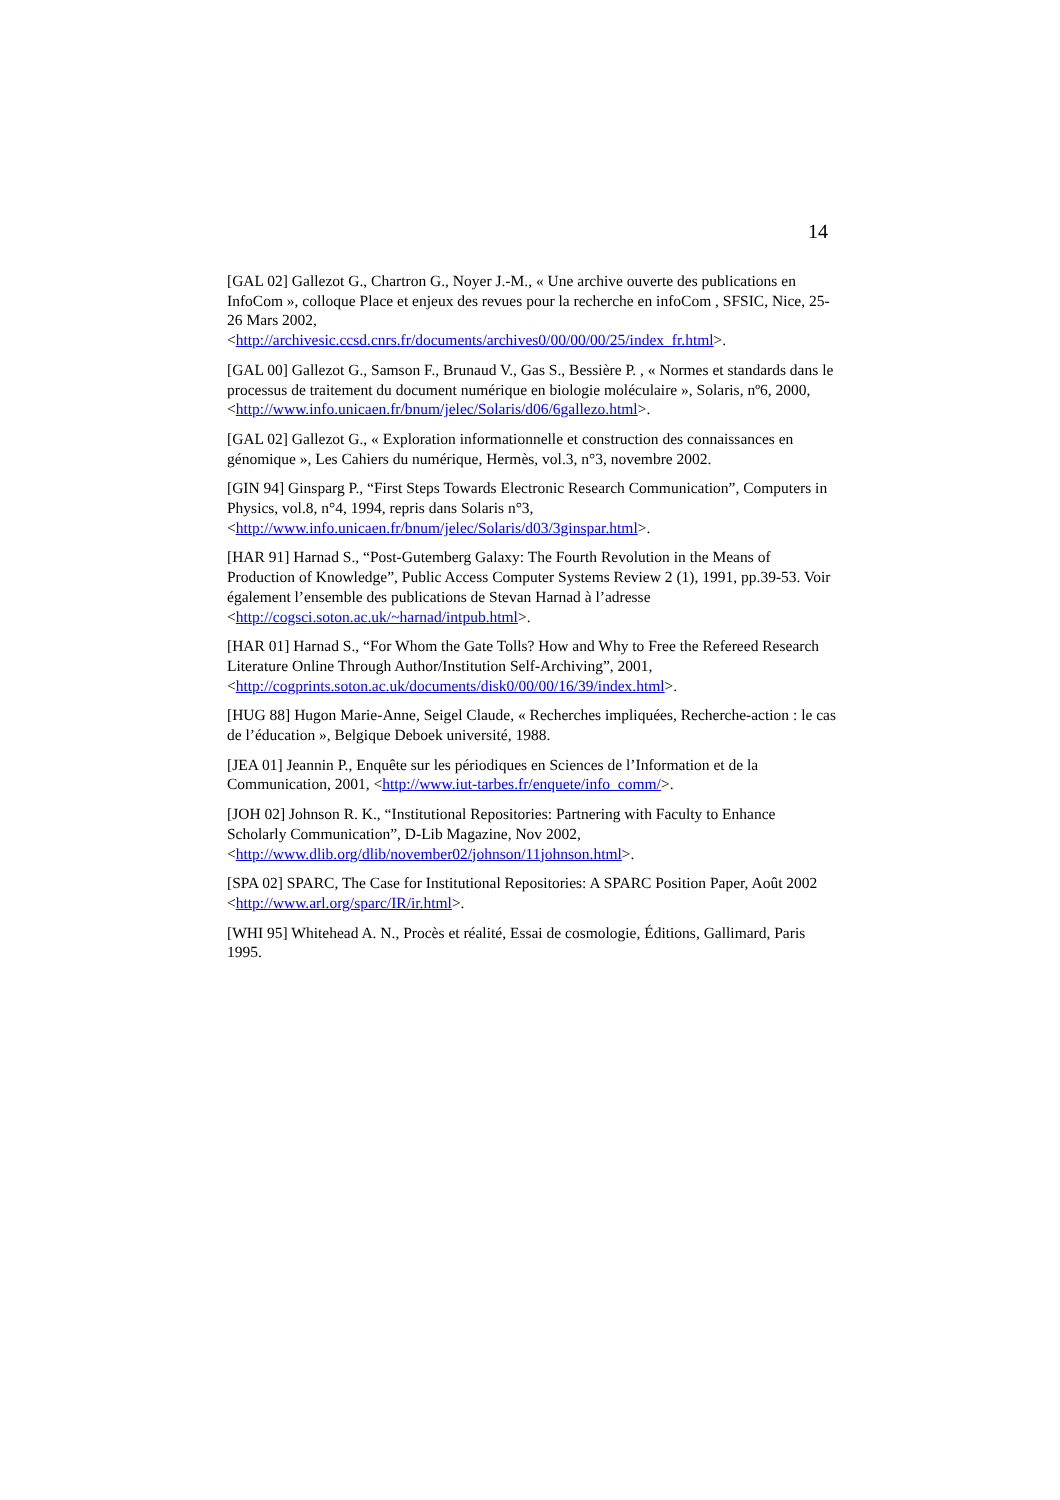14
[GAL 02] Gallezot G., Chartron G., Noyer J.-M., « Une archive ouverte des publications en InfoCom », colloque Place et enjeux des revues pour la recherche en infoCom , SFSIC, Nice, 25-26 Mars 2002,
<http://archivesic.ccsd.cnrs.fr/documents/archives0/00/00/00/25/index_fr.html>.
[GAL 00] Gallezot G., Samson F., Brunaud V., Gas S., Bessière P. , « Normes et standards dans le processus de traitement du document numérique en biologie moléculaire », Solaris, nº6, 2000, <http://www.info.unicaen.fr/bnum/jelec/Solaris/d06/6gallezo.html>.
[GAL 02] Gallezot G., « Exploration informationnelle et construction des connaissances en génomique », Les Cahiers du numérique, Hermès, vol.3, n°3, novembre 2002.
[GIN 94] Ginsparg P., “First Steps Towards Electronic Research Communication”, Computers in Physics, vol.8, n°4, 1994, repris dans Solaris n°3,
<http://www.info.unicaen.fr/bnum/jelec/Solaris/d03/3ginspar.html>.
[HAR 91] Harnad S., “Post-Gutemberg Galaxy: The Fourth Revolution in the Means of Production of Knowledge”, Public Access Computer Systems Review 2 (1), 1991, pp.39-53. Voir également l’ensemble des publications de Stevan Harnad à l’adresse
<http://cogsci.soton.ac.uk/~harnad/intpub.html>.
[HAR 01] Harnad S., “For Whom the Gate Tolls? How and Why to Free the Refereed Research Literature Online Through Author/Institution Self-Archiving”, 2001,
<http://cogprints.soton.ac.uk/documents/disk0/00/00/16/39/index.html>.
[HUG 88] Hugon Marie-Anne, Seigel Claude, « Recherches impliquées, Recherche-action : le cas de l’éducation », Belgique Deboek université, 1988.
[JEA 01] Jeannin P., Enquête sur les périodiques en Sciences de l’Information et de la Communication, 2001, <http://www.iut-tarbes.fr/enquete/info_comm/>.
[JOH 02] Johnson R. K., “Institutional Repositories: Partnering with Faculty to Enhance Scholarly Communication”, D-Lib Magazine, Nov 2002,
<http://www.dlib.org/dlib/november02/johnson/11johnson.html>.
[SPA 02] SPARC, The Case for Institutional Repositories: A SPARC Position Paper, Août 2002 <http://www.arl.org/sparc/IR/ir.html>.
[WHI 95] Whitehead A. N., Procès et réalité, Essai de cosmologie, Éditions, Gallimard, Paris 1995.